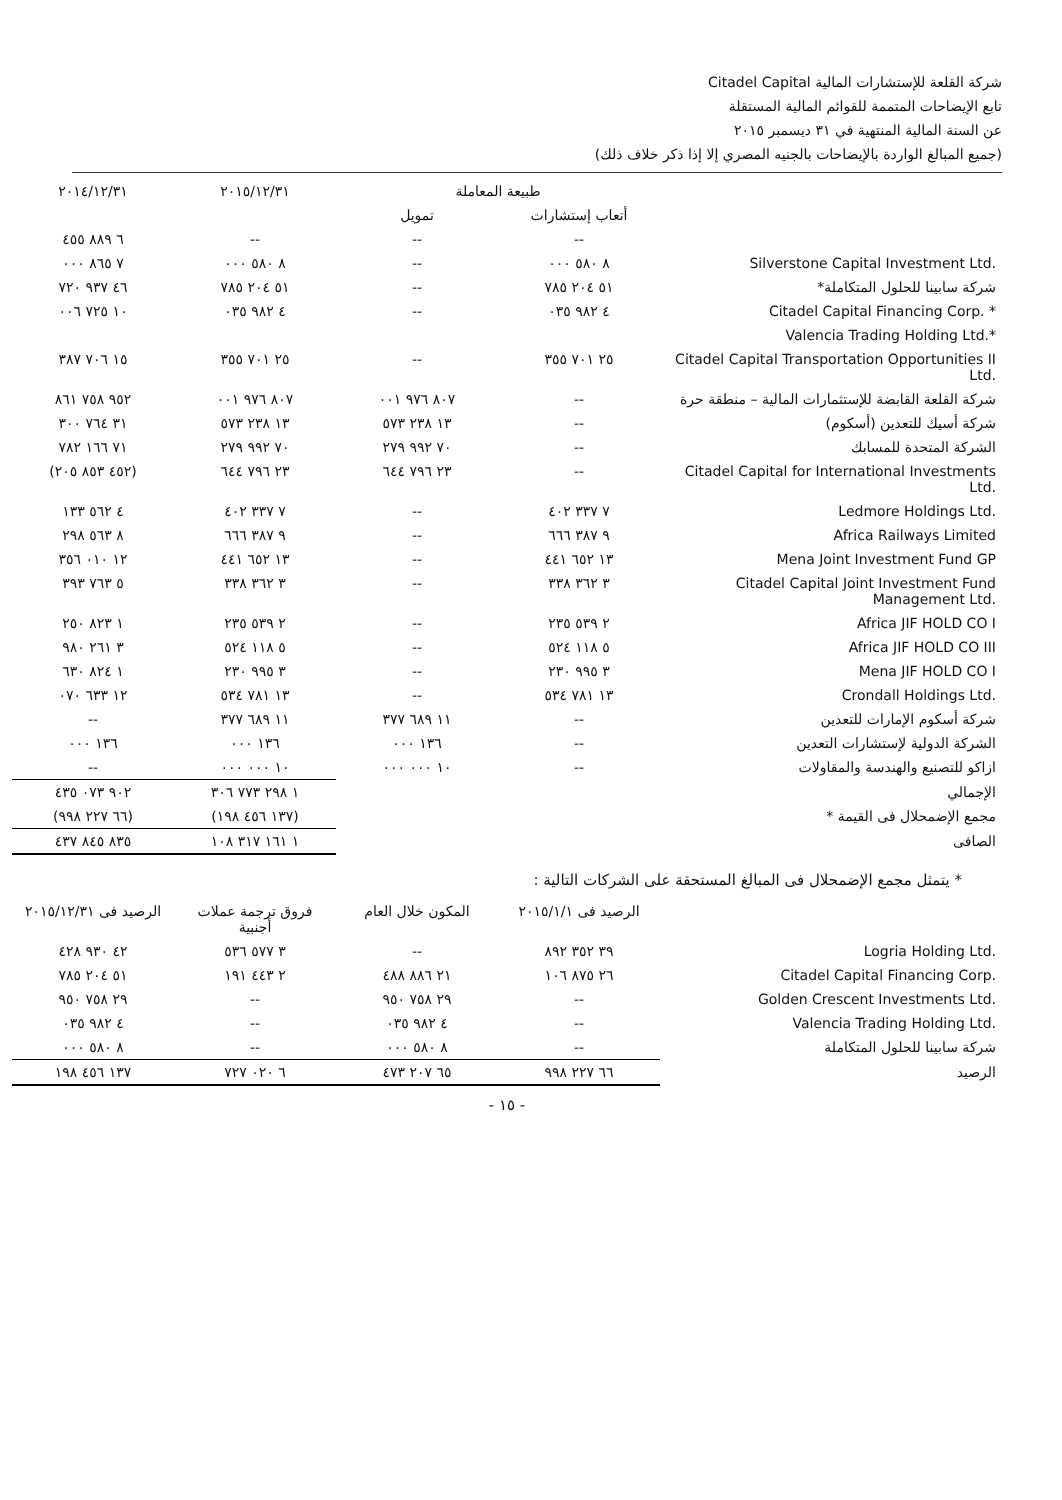شركة القلعة للإستشارات المالية Citadel Capital
تابع الإيضاحات المتممة للقوائم المالية المستقلة
عن السنة المالية المنتهية في ٣١ ديسمبر ٢٠١٥
(جميع المبالغ الواردة بالإيضاحات بالجنيه المصري إلا إذا ذكر خلاف ذلك)
| | طبيعة المعاملة | | ٢٠١٥/١٢/٣١ | ٢٠١٤/١٢/٣١ |
| --- | --- | --- | --- | --- |
| | أتعاب إستشارات | تمويل | | |
| | -- | -- | -- | ٦ ٨٨٩ ٤٥٥ |
| Silverstone Capital Investment Ltd. | ٨ ٥٨٠ ٠٠٠ | -- | ٨ ٥٨٠ ٠٠٠ | ٧ ٨٦٥ ٠٠٠ |
| شركة سابينا للحلول المتكاملة* | ٥١ ٢٠٤ ٧٨٥ | -- | ٥١ ٢٠٤ ٧٨٥ | ٤٦ ٩٣٧ ٧٢٠ |
| Citadel Capital Financing Corp. * | ٤ ٩٨٢ ٠٣٥ | -- | ٤ ٩٨٢ ٠٣٥ | ١٠ ٧٢٥ ٠٠٦ |
| Valencia Trading Holding Ltd.* | | | | |
| Citadel Capital Transportation Opportunities II Ltd. | ٢٥ ٧٠١ ٣٥٥ | -- | ٢٥ ٧٠١ ٣٥٥ | ١٥ ٧٠٦ ٣٨٧ |
| شركة القلعة القابضة للإستثمارات المالية – منطقة حرة | -- | ٨٠٧ ٩٧٦ ٠٠١ | ٨٠٧ ٩٧٦ ٠٠١ | ٩٥٢ ٧٥٨ ٨٦١ |
| شركة أسيك للتعدين (أسكوم) | -- | ١٣ ٢٣٨ ٥٧٣ | ١٣ ٢٣٨ ٥٧٣ | ٣١ ٧٦٤ ٣٠٠ |
| الشركة المتحدة للمسابك | -- | ٧٠ ٩٩٢ ٢٧٩ | ٧٠ ٩٩٢ ٢٧٩ | ٧١ ١٦٦ ٧٨٢ |
| Citadel Capital for International Investments Ltd. | -- | ٢٣ ٧٩٦ ٦٤٤ | ٢٣ ٧٩٦ ٦٤٤ | (٤٥٢ ٨٥٣ ٢٠٥) |
| Ledmore Holdings Ltd. | ٧ ٣٣٧ ٤٠٢ | -- | ٧ ٣٣٧ ٤٠٢ | ٤ ٥٦٢ ١٣٣ |
| Africa Railways Limited | ٩ ٣٨٧ ٦٦٦ | -- | ٩ ٣٨٧ ٦٦٦ | ٨ ٥٦٣ ٢٩٨ |
| Mena Joint Investment Fund GP | ١٣ ٦٥٢ ٤٤١ | -- | ١٣ ٦٥٢ ٤٤١ | ١٢ ٠١٠ ٣٥٦ |
| Citadel Capital Joint Investment Fund Management Ltd. | ٣ ٣٦٢ ٣٣٨ | -- | ٣ ٣٦٢ ٣٣٨ | ٥ ٧٦٣ ٣٩٣ |
| Africa JIF HOLD CO I | ٢ ٥٣٩ ٢٣٥ | -- | ٢ ٥٣٩ ٢٣٥ | ١ ٨٢٣ ٢٥٠ |
| Africa JIF HOLD CO III | ٥ ١١٨ ٥٢٤ | -- | ٥ ١١٨ ٥٢٤ | ٣ ٢٦١ ٩٨٠ |
| Mena JIF HOLD CO I | ٣ ٩٩٥ ٢٣٠ | -- | ٣ ٩٩٥ ٢٣٠ | ١ ٨٢٤ ٦٣٠ |
| Crondall Holdings Ltd. | ١٣ ٧٨١ ٥٣٤ | -- | ١٣ ٧٨١ ٥٣٤ | ١٢ ٦٣٣ ٠٧٠ |
| شركة أسكوم الإمارات للتعدين | -- | ١١ ٦٨٩ ٣٧٧ | ١١ ٦٨٩ ٣٧٧ | -- |
| الشركة الدولية لإستشارات التعدين | -- | ١٣٦ ٠٠٠ | ١٣٦ ٠٠٠ | ١٣٦ ٠٠٠ |
| ازاكو للتصنيع والهندسة والمقاولات | -- | ١٠ ٠٠٠ ٠٠٠ | ١٠ ٠٠٠ ٠٠٠ | -- |
| الإجمالي | | | ١ ٢٩٨ ٧٧٣ ٣٠٦ | ٩٠٢ ٠٧٣ ٤٣٥ |
| مجمع الإضمحلال فى القيمة * | | | (١٣٧ ٤٥٦ ١٩٨) | (٦٦ ٢٢٧ ٩٩٨) |
| الصافى | | | ١ ١٦١ ٣١٧ ١٠٨ | ٨٣٥ ٨٤٥ ٤٣٧ |
* يتمثل مجمع الإضمحلال فى المبالغ المستحقة على الشركات التالية :
| | الرصيد فى ٢٠١٥/١/١ | المكون خلال العام | فروق ترجمة عملات أجنبية | الرصيد فى ٢٠١٥/١٢/٣١ |
| --- | --- | --- | --- | --- |
| Logria Holding Ltd. | ٣٩ ٣٥٢ ٨٩٢ | -- | ٣ ٥٧٧ ٥٣٦ | ٤٢ ٩٣٠ ٤٢٨ |
| Citadel Capital Financing Corp. | ٢٦ ٨٧٥ ١٠٦ | ٢١ ٨٨٦ ٤٨٨ | ٢ ٤٤٣ ١٩١ | ٥١ ٢٠٤ ٧٨٥ |
| Golden Crescent Investments Ltd. | -- | ٢٩ ٧٥٨ ٩٥٠ | -- | ٢٩ ٧٥٨ ٩٥٠ |
| Valencia Trading Holding Ltd. | -- | ٤ ٩٨٢ ٠٣٥ | -- | ٤ ٩٨٢ ٠٣٥ |
| شركة سابينا للحلول المتكاملة | -- | ٨ ٥٨٠ ٠٠٠ | -- | ٨ ٥٨٠ ٠٠٠ |
| الرصيد | ٦٦ ٢٢٧ ٩٩٨ | ٦٥ ٢٠٧ ٤٧٣ | ٦ ٠٢٠ ٧٢٧ | ١٣٧ ٤٥٦ ١٩٨ |
- ١٥ -